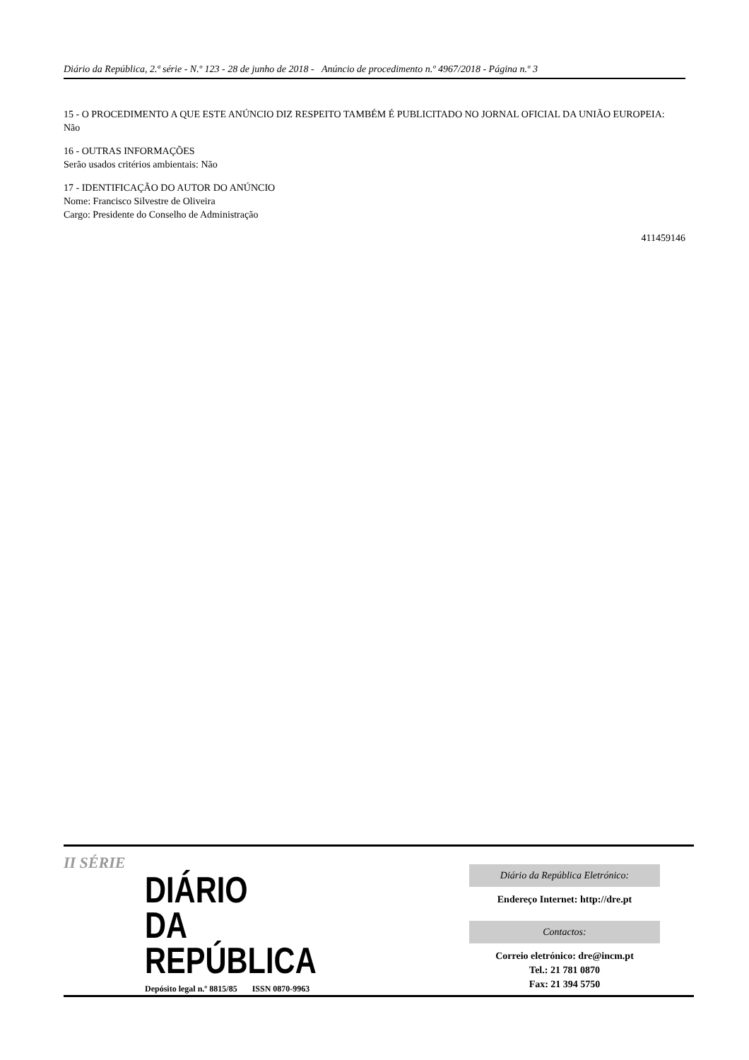Diário da República, 2.ª série - N.º 123 - 28 de junho de 2018 - Anúncio de procedimento n.º 4967/2018 - Página n.º 3
15 - O PROCEDIMENTO A QUE ESTE ANÚNCIO DIZ RESPEITO TAMBÉM É PUBLICITADO NO JORNAL OFICIAL DA UNIÃO EUROPEIA:
Não
16 - OUTRAS INFORMAÇÕES
Serão usados critérios ambientais: Não
17 - IDENTIFICAÇÃO DO AUTOR DO ANÚNCIO
Nome: Francisco Silvestre de Oliveira
Cargo: Presidente do Conselho de Administração
411459146
II SÉRIE
DIÁRIO
DA REPÚBLICA
Depósito legal n.º 8815/85 ISSN 0870-9963
Diário da República Eletrónico:
Endereço Internet: http://dre.pt
Contactos:
Correio eletrónico: dre@incm.pt
Tel.: 21 781 0870
Fax: 21 394 5750